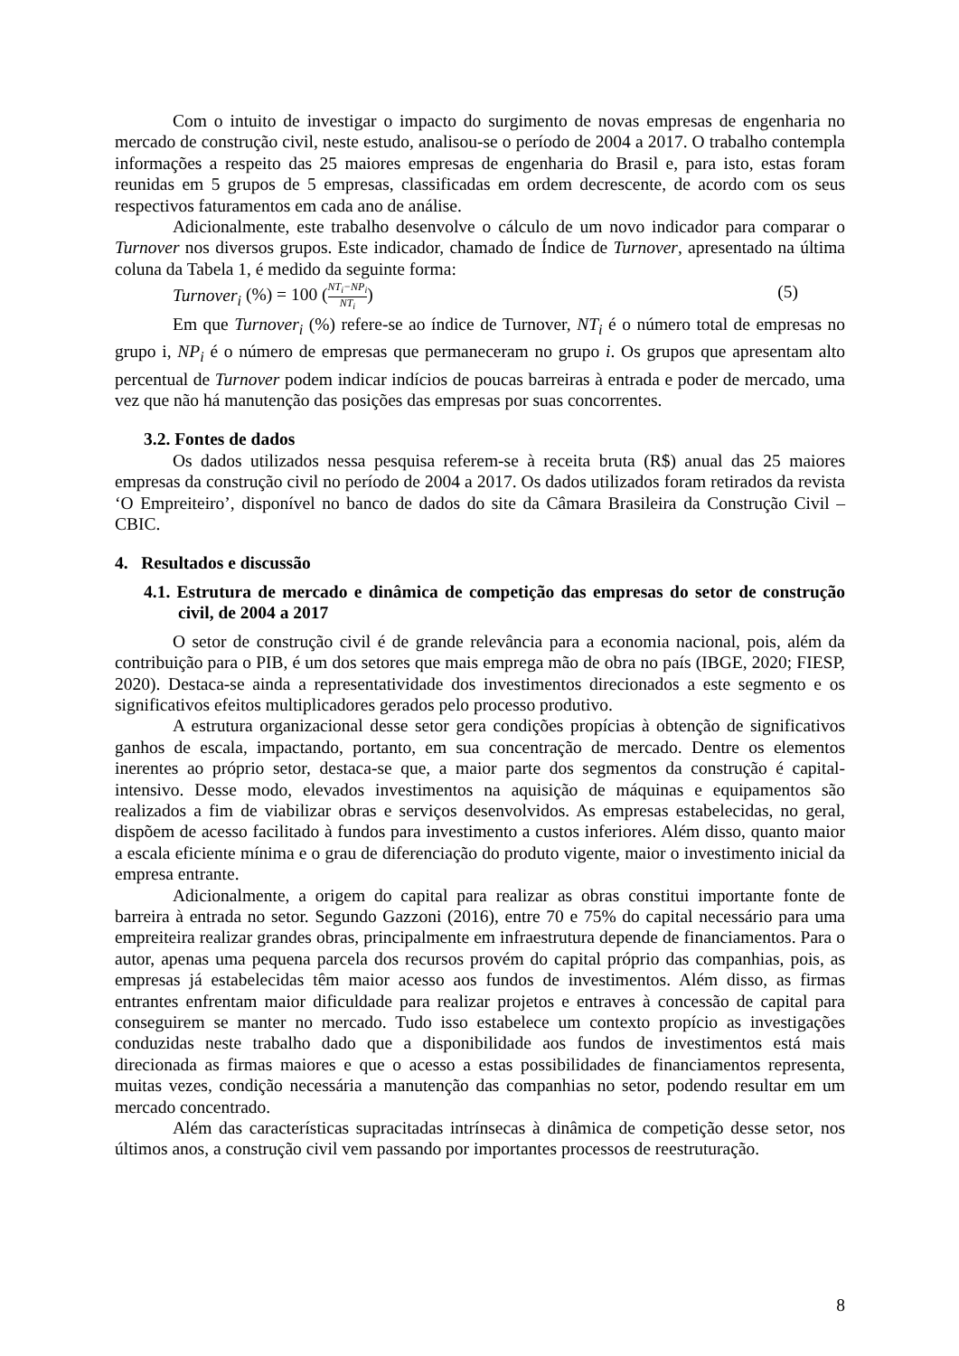Com o intuito de investigar o impacto do surgimento de novas empresas de engenharia no mercado de construção civil, neste estudo, analisou-se o período de 2004 a 2017. O trabalho contempla informações a respeito das 25 maiores empresas de engenharia do Brasil e, para isto, estas foram reunidas em 5 grupos de 5 empresas, classificadas em ordem decrescente, de acordo com os seus respectivos faturamentos em cada ano de análise.
Adicionalmente, este trabalho desenvolve o cálculo de um novo indicador para comparar o Turnover nos diversos grupos. Este indicador, chamado de Índice de Turnover, apresentado na última coluna da Tabela 1, é medido da seguinte forma:
Turnover<sub>i</sub> (%) = 100 (NT<sub>i</sub>−NP<sub>i</sub> NT<sub>i</sub>) (5)
Em que Turnover<sub>i</sub> (%) refere-se ao índice de Turnover, NT<sub>i</sub> é o número total de empresas no grupo i, NP<sub>i</sub> é o número de empresas que permaneceram no grupo i. Os grupos que apresentam alto percentual de Turnover podem indicar indícios de poucas barreiras à entrada e poder de mercado, uma vez que não há manutenção das posições das empresas por suas concorrentes.
3.2. Fontes de dados
Os dados utilizados nessa pesquisa referem-se à receita bruta (R$) anual das 25 maiores empresas da construção civil no período de 2004 a 2017. Os dados utilizados foram retirados da revista ‘O Empreiteiro’, disponível no banco de dados do site da Câmara Brasileira da Construção Civil – CBIC.
4. Resultados e discussão
4.1. Estrutura de mercado e dinâmica de competição das empresas do setor de construção civil, de 2004 a 2017
O setor de construção civil é de grande relevância para a economia nacional, pois, além da contribuição para o PIB, é um dos setores que mais emprega mão de obra no país (IBGE, 2020; FIESP, 2020). Destaca-se ainda a representatividade dos investimentos direcionados a este segmento e os significativos efeitos multiplicadores gerados pelo processo produtivo.
A estrutura organizacional desse setor gera condições propícias à obtenção de significativos ganhos de escala, impactando, portanto, em sua concentração de mercado. Dentre os elementos inerentes ao próprio setor, destaca-se que, a maior parte dos segmentos da construção é capital-intensivo. Desse modo, elevados investimentos na aquisição de máquinas e equipamentos são realizados a fim de viabilizar obras e serviços desenvolvidos. As empresas estabelecidas, no geral, dispõem de acesso facilitado à fundos para investimento a custos inferiores. Além disso, quanto maior a escala eficiente mínima e o grau de diferenciação do produto vigente, maior o investimento inicial da empresa entrante.
Adicionalmente, a origem do capital para realizar as obras constitui importante fonte de barreira à entrada no setor. Segundo Gazzoni (2016), entre 70 e 75% do capital necessário para uma empreiteira realizar grandes obras, principalmente em infraestrutura depende de financiamentos. Para o autor, apenas uma pequena parcela dos recursos provém do capital próprio das companhias, pois, as empresas já estabelecidas têm maior acesso aos fundos de investimentos. Além disso, as firmas entrantes enfrentam maior dificuldade para realizar projetos e entraves à concessão de capital para conseguirem se manter no mercado. Tudo isso estabelece um contexto propício as investigações conduzidas neste trabalho dado que a disponibilidade aos fundos de investimentos está mais direcionada as firmas maiores e que o acesso a estas possibilidades de financiamentos representa, muitas vezes, condição necessária a manutenção das companhias no setor, podendo resultar em um mercado concentrado.
Além das características supracitadas intrínsecas à dinâmica de competição desse setor, nos últimos anos, a construção civil vem passando por importantes processos de reestruturação.
8